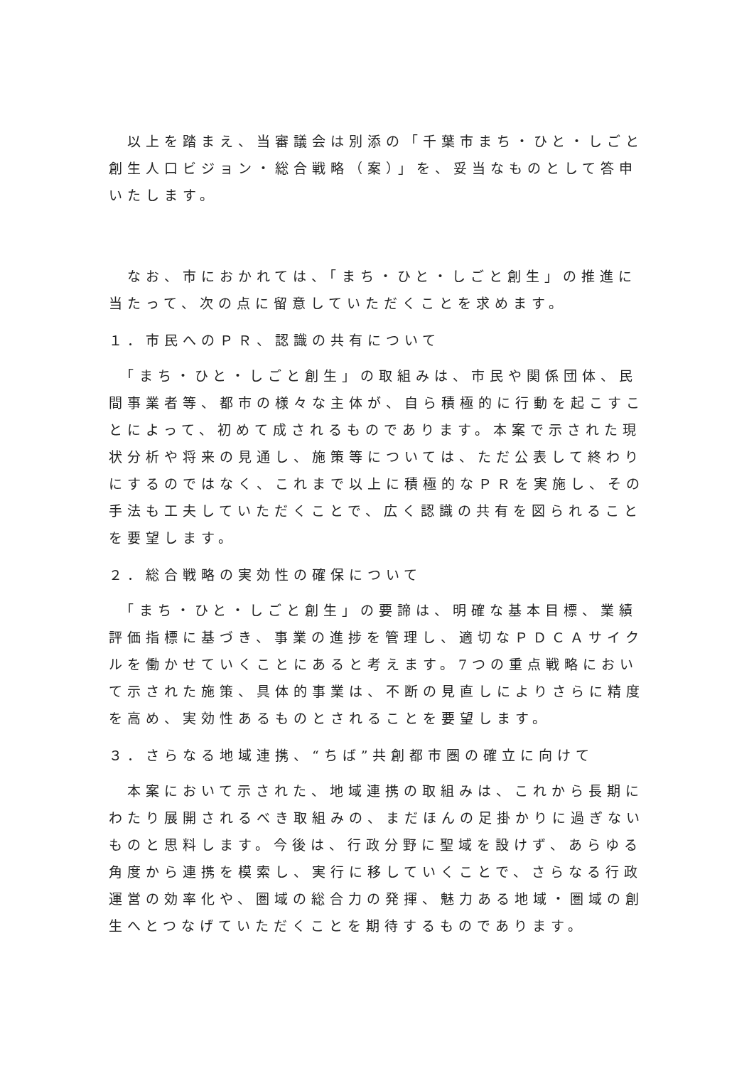以上を踏まえ、当審議会は別添の「千葉市まち・ひと・しごと創生人口ビジョン・総合戦略（案）」を、妥当なものとして答申いたします。
　なお、市におかれては、「まち・ひと・しごと創生」の推進に当たって、次の点に留意していただくことを求めます。
１．市民へのＰＲ、認識の共有について
　「まち・ひと・しごと創生」の取組みは、市民や関係団体、民間事業者等、都市の様々な主体が、自ら積極的に行動を起こすことによって、初めて成されるものであります。本案で示された現状分析や将来の見通し、施策等については、ただ公表して終わりにするのではなく、これまで以上に積極的なＰＲを実施し、その手法も工夫していただくことで、広く認識の共有を図られることを要望します。
２．総合戦略の実効性の確保について
　「まち・ひと・しごと創生」の要諦は、明確な基本目標、業績評価指標に基づき、事業の進捗を管理し、適切なＰＤＣＡサイクルを働かせていくことにあると考えます。7つの重点戦略において示された施策、具体的事業は、不断の見直しによりさらに精度を高め、実効性あるものとされることを要望します。
３．さらなる地域連携、“ちば”共創都市圏の確立に向けて
　本案において示された、地域連携の取組みは、これから長期にわたり展開されるべき取組みの、まだほんの足掛かりに過ぎないものと思料します。今後は、行政分野に聖域を設けず、あらゆる角度から連携を模索し、実行に移していくことで、さらなる行政運営の効率化や、圏域の総合力の発揮、魅力ある地域・圏域の創生へとつなげていただくことを期待するものであります。